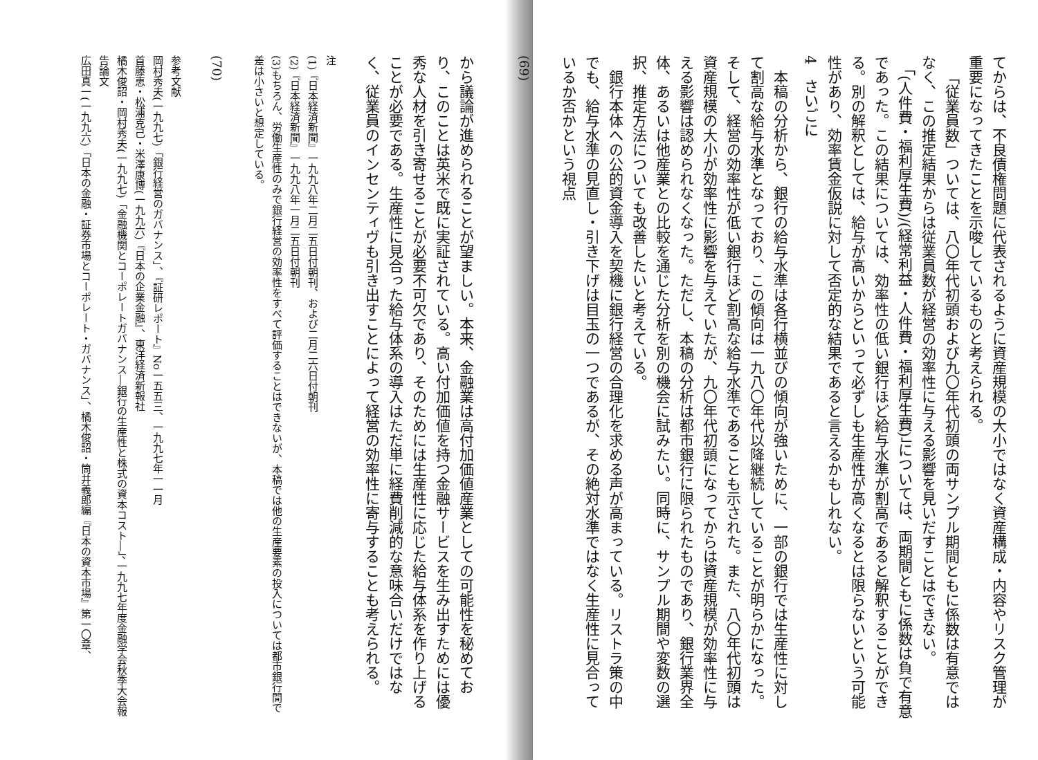てからは、不良債権問題に代表されるように資産規模の大小ではなく資産構成・内容やリスク管理が重要になってきたことを示唆しているものと考えられる。
「従業員数」ついては、八〇年代初頭および九〇年代初頭の両サンプル期間ともに係数は有意ではなく、この推定結果からは従業員数が経営の効率性に与える影響を見いだすことはできない。
「(人件費・福利厚生費)/(経常利益・人件費・福利厚生費)」については、両期間ともに係数は負で有意であった。この結果については、効率性の低い銀行ほど給与水準が割高であると解釈することができる。別の解釈としては、給与が高いからといって必ずしも生産性が高くなるとは限らないという可能性があり、効率賃金仮説に対して否定的な結果であると言えるかもしれない。
4　さいごに
本稿の分析から、銀行の給与水準は各行横並びの傾向が強いために、一部の銀行では生産性に対して割高な給与水準となっており、この傾向は一九八〇年代以降継続していることが明らかになった。そして、経営の効率性が低い銀行ほど割高な給与水準であることも示された。また、八〇年代初頭は資産規模の大小が効率性に影響を与えていたが、九〇年代初頭になってからは資産規模が効率性に与える影響は認められなくなった。ただし、本稿の分析は都市銀行に限られたものであり、銀行業界全体、あるいは他産業との比較を通じた分析を別の機会に試みたい。同時に、サンプル期間や変数の選択、推定方法についても改善したいと考えている。
銀行本体への公的資金導入を契機に銀行経営の合理化を求める声が高まっている。リストラ策の中でも、給与水準の見直し・引き下げは目玉の一つであるが、その絶対水準ではなく生産性に見合っているか否かという視点
(69)
から議論が進められることが望ましい。本来、金融業は高付加価値産業としての可能性を秘めており、このことは英米で既に実証されている。高い付加価値を持つ金融サービスを生み出すためには優秀な人材を引き寄せることが必要不可欠であり、そのためには生産性に応じた給与体系を作り上げることが必要である。生産性に見合った給与体系の導入はただ単に経費削減的な意味合いだけではなく、従業員のインセンティヴも引き出すことによって経営の効率性に寄与することも考えられる。
注
(1)『日本経済新聞』一九九八年二月二五日付朝刊、および二月二六日付朝刊
(2)『日本経済新聞』一九九八年一月二五日付朝刊
(3)もちろん、労働生産性のみで銀行経営の効率性をすべて評価することはできないが、本稿では他の生産要素の投入については都市銀行間で差は小さいと想定している。
(70)
参考文献
岡村秀夫(一九九七)「銀行経営のガバナンス」、『証研レポート』No一五五三、一九九七年一一月
首藤恵・松浦克己・米澤康博(一九九六)『日本の企業金融』、東洋経済新報社
橘木俊詔・岡村秀夫(一九九七)「金融機関とコーポレートガバナンス―銀行の生産性と株式の資本コスト―」、一九九七年度金融学会秋季大会報告論文
広田真一(一九九六)「日本の金融・証券市場とコーポレート・ガバナンス」、橘木俊詔・筒井義郎編『日本の資本市場』第一〇章、